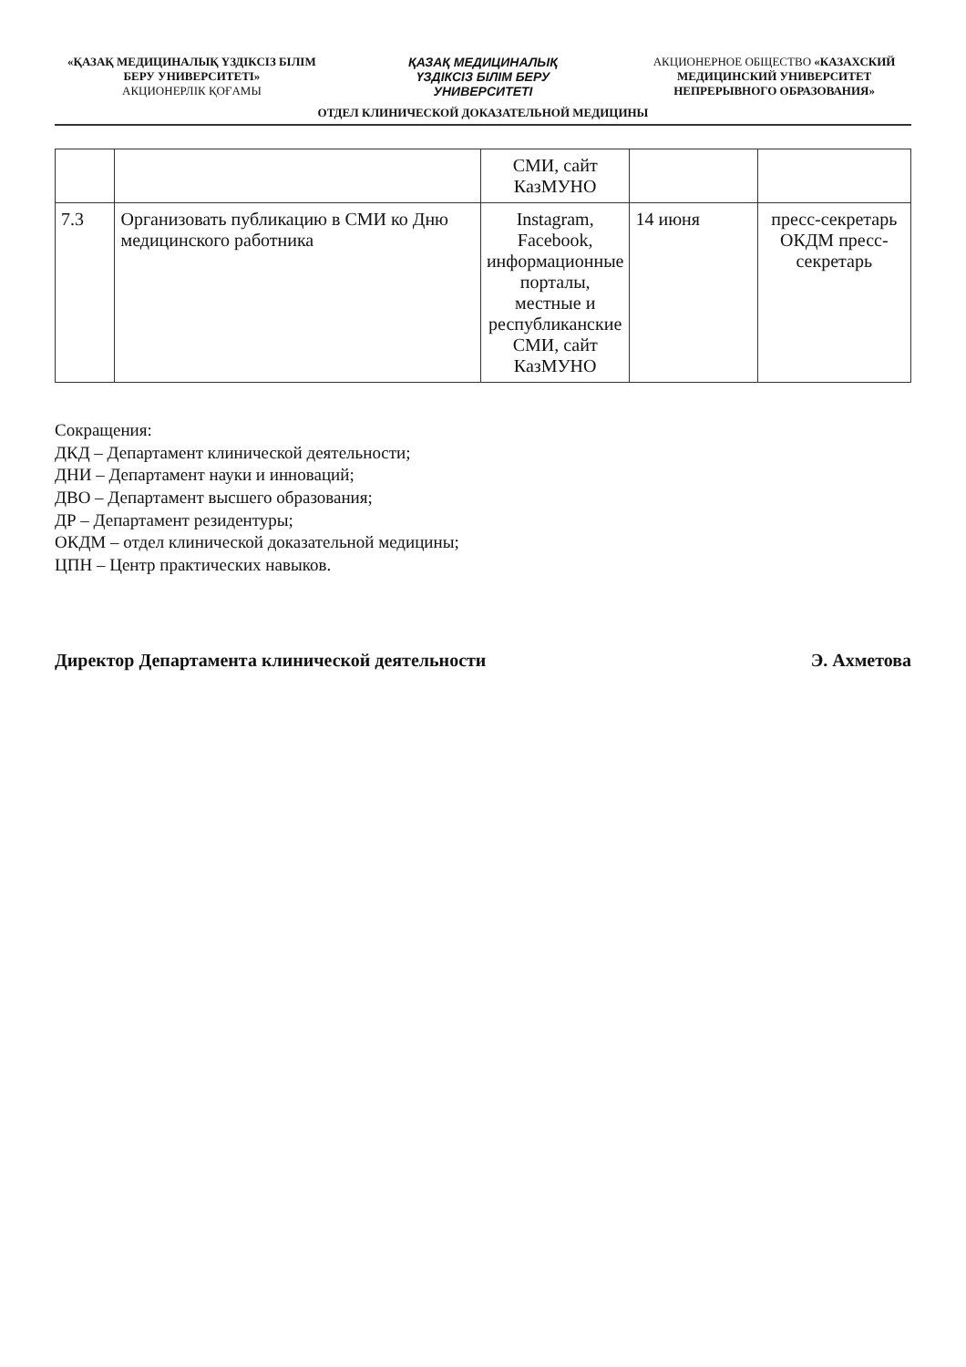«ҚАЗАҚ МЕДИЦИНАЛЫҚ ҮЗДІКСІЗ БІЛІМ БЕРУ УНИВЕРСИТЕТІ»
АКЦИОНЕРЛІК ҚОҒАМЫ
ҚАЗАҚ МЕДИЦИНАЛЫҚ
ҮЗДІКСІЗ БІЛІМ БЕРУ
УНИВЕРСИТЕТІ
АКЦИОНЕРНОЕ ОБЩЕСТВО «КАЗАХСКИЙ МЕДИЦИНСКИЙ УНИВЕРСИТЕТ НЕПРЕРЫВНОГО ОБРАЗОВАНИЯ»
ОТДЕЛ КЛИНИЧЕСКОЙ ДОКАЗАТЕЛЬНОЙ МЕДИЦИНЫ
| | | СМИ, сайт КазМУНО | | |
| 7.3 | Организовать публикацию в СМИ ко Дню медицинского работника | Instagram, Facebook, информационные порталы, местные и республиканские СМИ, сайт КазМУНО | 14 июня | пресс-секретарь ОКДМ пресс-секретарь |
Сокращения:
ДКД – Департамент клинической деятельности;
ДНИ – Департамент науки и инноваций;
ДВО – Департамент высшего образования;
ДР – Департамент резидентуры;
ОКДМ – отдел клинической доказательной медицины;
ЦПН – Центр практических навыков.
Директор Департамента клинической деятельности Э. Ахметова